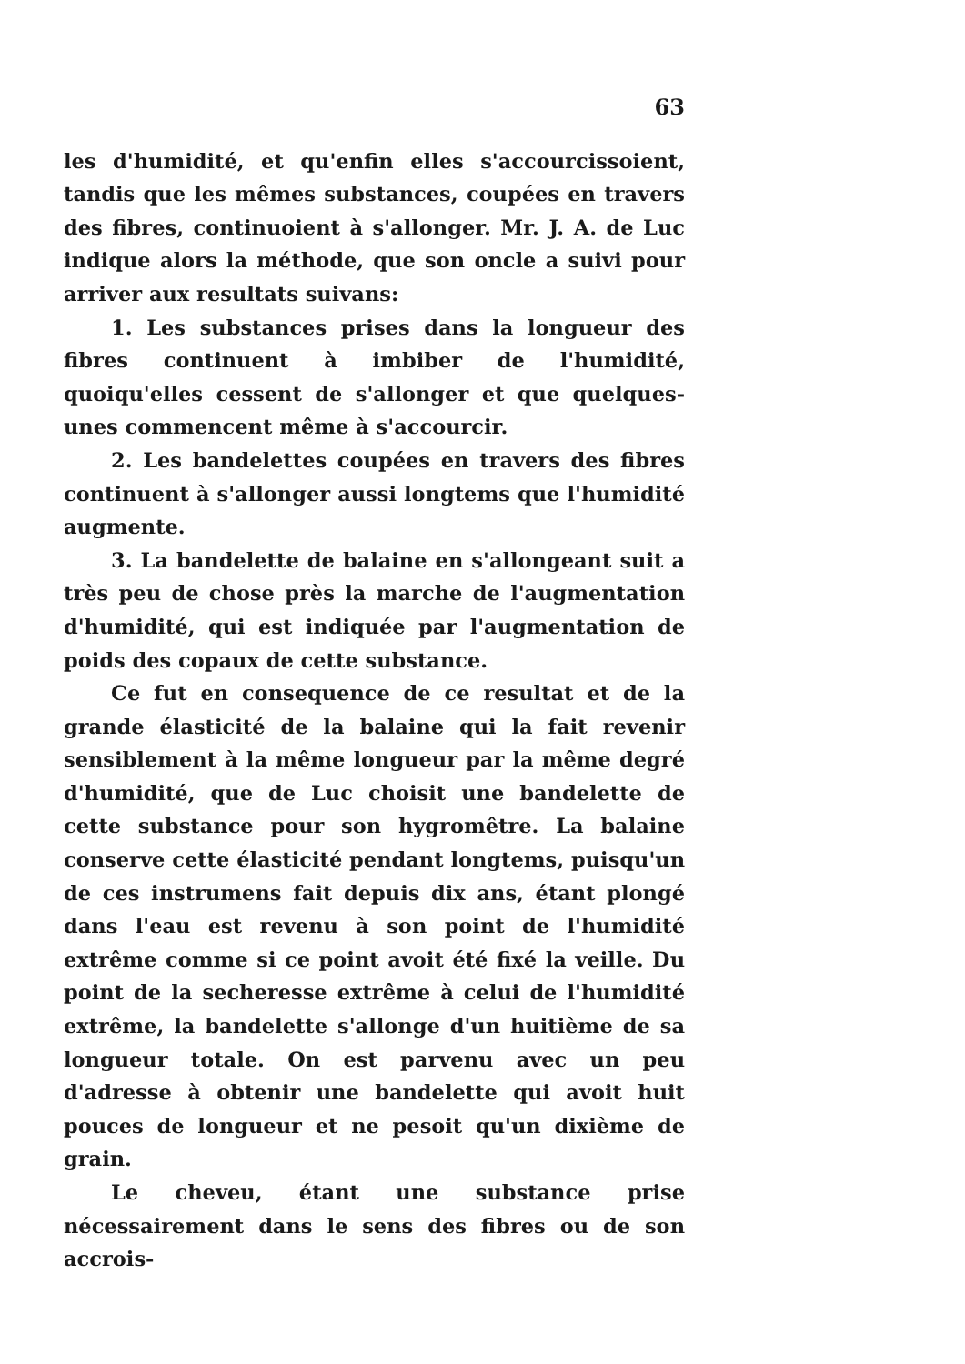63
les d'humidité, et qu'enfin elles s'accourcissoient, tandis que les mêmes substances, coupées en travers des fibres, continuoient à s'allonger. Mr. J. A. de Luc indique alors la méthode, que son oncle a suivi pour arriver aux resultats suivans:
1. Les substances prises dans la longueur des fibres continuent à imbiber de l'humidité, quoiqu'elles cessent de s'allonger et que quelques-unes commencent même à s'accourcir.
2. Les bandelettes coupées en travers des fibres continuent à s'allonger aussi longtems que l'humidité augmente.
3. La bandelette de balaine en s'allongeant suit a très peu de chose près la marche de l'augmentation d'humidité, qui est indiquée par l'augmentation de poids des copaux de cette substance.
Ce fut en consequence de ce resultat et de la grande élasticité de la balaine qui la fait revenir sensiblement à la même longueur par la même degré d'humidité, que de Luc choisit une bandelette de cette substance pour son hygromêtre. La balaine conserve cette élasticité pendant longtems, puisqu'un de ces instrumens fait depuis dix ans, étant plongé dans l'eau est revenu à son point de l'humidité extrême comme si ce point avoit été fixé la veille. Du point de la secheresse extrême à celui de l'humidité extrême, la bandelette s'allonge d'un huitième de sa longueur totale. On est parvenu avec un peu d'adresse à obtenir une bandelette qui avoit huit pouces de longueur et ne pesoit qu'un dixième de grain.
Le cheveu, étant une substance prise nécessairement dans le sens des fibres ou de son accrois-